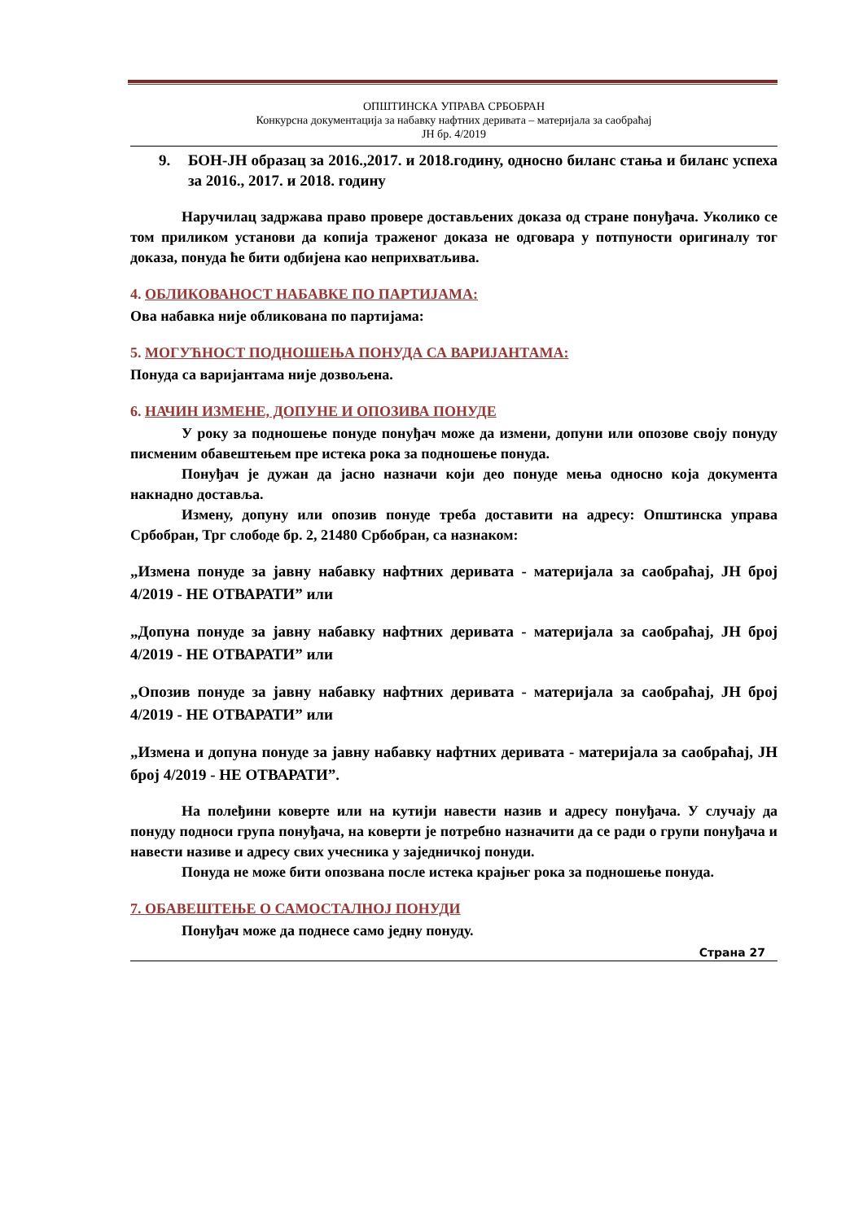ОПШТИНСКА УПРАВА СРБОБРАН
Конкурсна документација за набавку нафтних деривата – материјала за саобраћај
ЈН бр. 4/2019
9. БОН-ЈН образац за 2016.,2017. и 2018.годину, односно биланс стања и биланс успеха за 2016., 2017. и 2018. годину
Наручилац задржава право провере достављених доказа од стране понуђача. Уколико се том приликом установи да копија траженог доказа не одговара у потпуности оригиналу тог доказа, понуда ће бити одбијена као неприхватљива.
4. ОБЛИКОВАНОСТ НАБАВКЕ ПО ПАРТИЈАМА:
Ова набавка није обликована по партијама:
5. МОГУЋНОСТ ПОДНОШЕЊА ПОНУДА СА ВАРИЈАНТАМА:
Понуда са варијантама није дозвољена.
6. НАЧИН ИЗМЕНЕ, ДОПУНЕ И ОПОЗИВА ПОНУДЕ
У року за подношење понуде понуђач може да измени, допуни или опозове своју понуду писменим обавештењем пре истека рока за подношење понуда.
Понуђач је дужан да јасно назначи који део понуде мења односно која документа накнадно доставља.
Измену, допуну или опозив понуде треба доставити на адресу: Општинска управа Србобран, Трг слободе бр. 2, 21480 Србобран, са назнаком:
„Измена понуде за јавну набавку нафтних деривата - материјала за саобраћај, ЈН број 4/2019 - НЕ ОТВАРАТИ” или
„Допуна понуде за јавну набавку нафтних деривата - материјала за саобраћај, ЈН број 4/2019 - НЕ ОТВАРАТИ” или
„Опозив понуде за јавну набавку нафтних деривата - материјала за саобраћај, ЈН број 4/2019 - НЕ ОТВАРАТИ” или
„Измена и допуна понуде за јавну набавку нафтних деривата - материјала за саобраћај, ЈН број 4/2019 - НЕ ОТВАРАТИ”.
На полеђини коверте или на кутији навести назив и адресу понуђача. У случају да понуду подноси група понуђача, на коверти је потребно назначити да се ради о групи понуђача и навести називе и адресу свих учесника у заједничкој понуди.
Понуда не може бити опозвана после истека крајњег рока за подношење понуда.
7. ОБАВЕШТЕЊЕ О САМОСТАЛНОЈ ПОНУДИ
Понуђач може да поднесе само једну понуду.
Страна 27